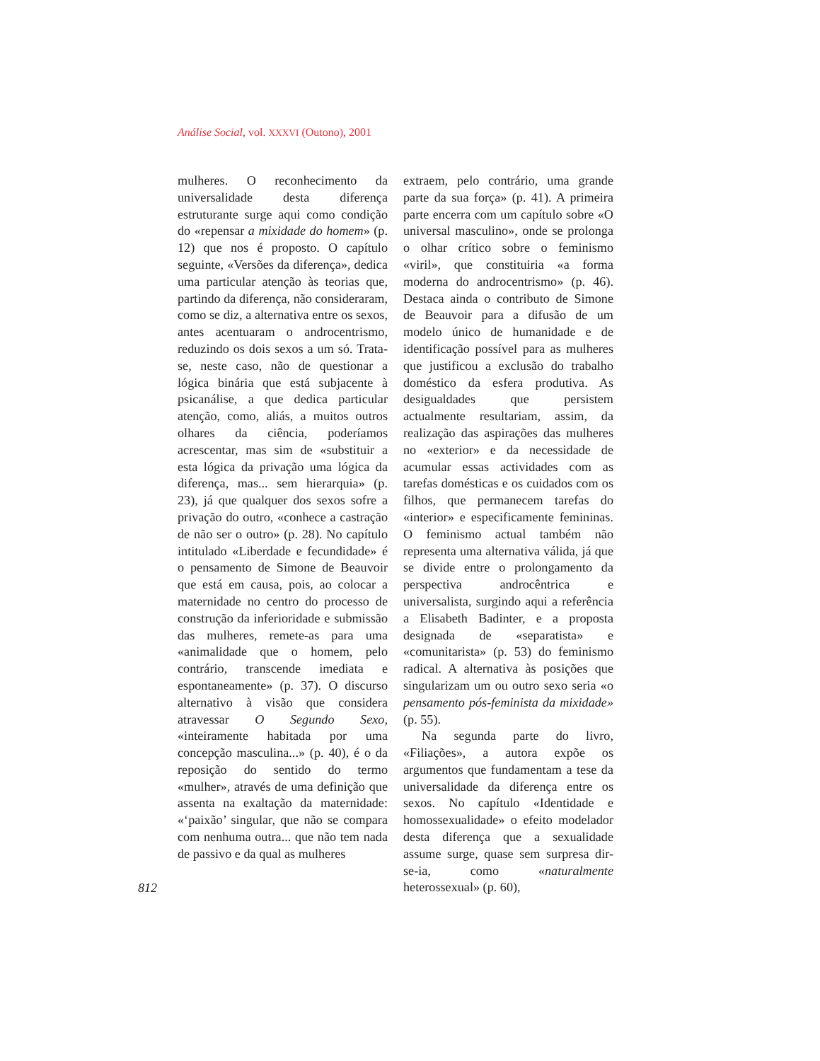Análise Social, vol. XXXVI (Outono), 2001
812
mulheres. O reconhecimento da universalidade desta diferença estruturante surge aqui como condição do «repensar a mixidade do homem» (p. 12) que nos é proposto. O capítulo seguinte, «Versões da diferença», dedica uma particular atenção às teorias que, partindo da diferença, não consideraram, como se diz, a alternativa entre os sexos, antes acentuaram o androcentrismo, reduzindo os dois sexos a um só. Trata-se, neste caso, não de questionar a lógica binária que está subjacente à psicanálise, a que dedica particular atenção, como, aliás, a muitos outros olhares da ciência, poderíamos acrescentar, mas sim de «substituir a esta lógica da privação uma lógica da diferença, mas... sem hierarquia» (p. 23), já que qualquer dos sexos sofre a privação do outro, «conhece a castração de não ser o outro» (p. 28). No capítulo intitulado «Liberdade e fecundidade» é o pensamento de Simone de Beauvoir que está em causa, pois, ao colocar a maternidade no centro do processo de construção da inferioridade e submissão das mulheres, remete-as para uma «animalidade que o homem, pelo contrário, transcende imediata e espontaneamente» (p. 37). O discurso alternativo à visão que considera atravessar O Segundo Sexo, «inteiramente habitada por uma concepção masculina...» (p. 40), é o da reposição do sentido do termo «mulher», através de uma definição que assenta na exaltação da maternidade: «‘paixão’ singular, que não se compara com nenhuma outra... que não tem nada de passivo e da qual as mulheres
extraem, pelo contrário, uma grande parte da sua força» (p. 41). A primeira parte encerra com um capítulo sobre «O universal masculino», onde se prolonga o olhar crítico sobre o feminismo «viril», que constituiria «a forma moderna do androcentrismo» (p. 46). Destaca ainda o contributo de Simone de Beauvoir para a difusão de um modelo único de humanidade e de identificação possível para as mulheres que justificou a exclusão do trabalho doméstico da esfera produtiva. As desigualdades que persistem actualmente resultariam, assim, da realização das aspirações das mulheres no «exterior» e da necessidade de acumular essas actividades com as tarefas domésticas e os cuidados com os filhos, que permanecem tarefas do «interior» e especificamente femininas. O feminismo actual também não representa uma alternativa válida, já que se divide entre o prolongamento da perspectiva androcêntrica e universalista, surgindo aqui a referência a Elisabeth Badinter, e a proposta designada de «separatista» e «comunitarista» (p. 53) do feminismo radical. A alternativa às posições que singularizam um ou outro sexo seria «o pensamento pós-feminista da mixidade» (p. 55).
Na segunda parte do livro, «Filiações», a autora expõe os argumentos que fundamentam a tese da universalidade da diferença entre os sexos. No capítulo «Identidade e homossexualidade» o efeito modelador desta diferença que a sexualidade assume surge, quase sem surpresa dir-se-ia, como «naturalmente heterossexual» (p. 60),